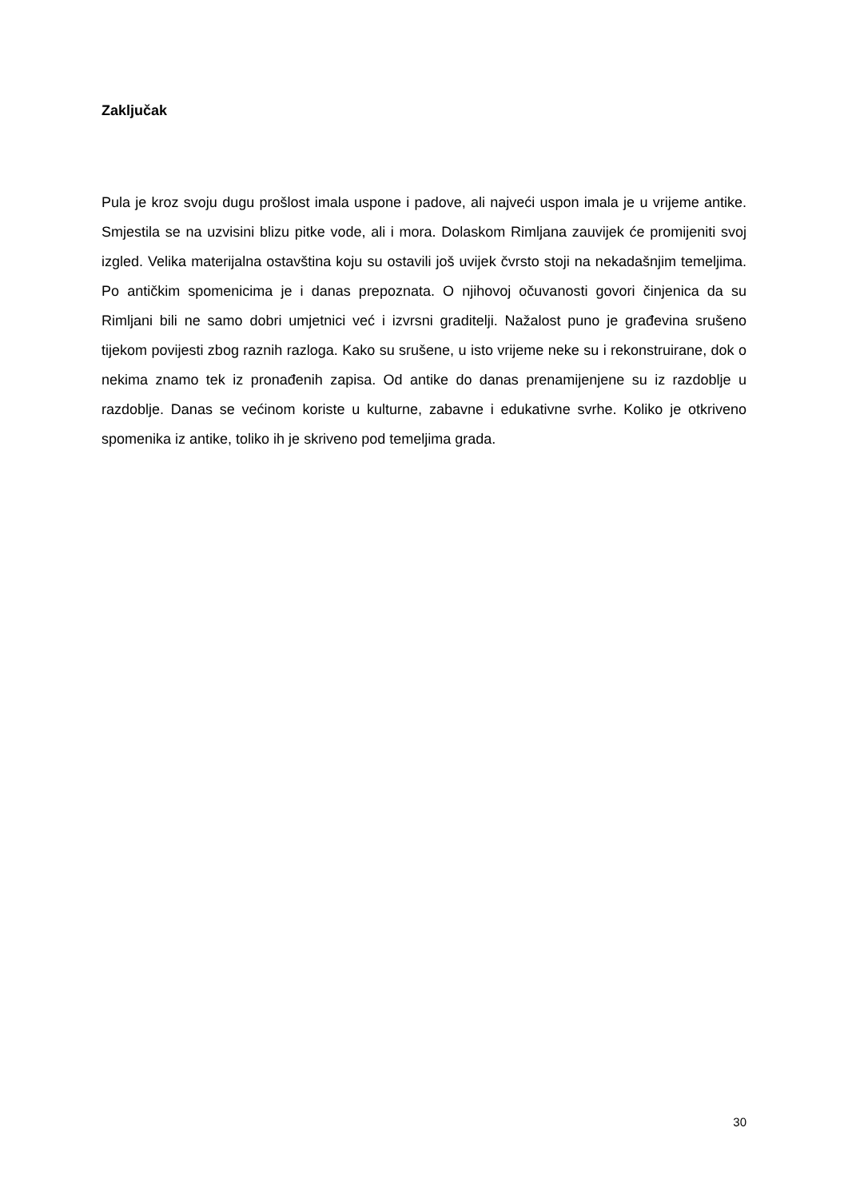Zaključak
Pula je kroz svoju dugu prošlost imala uspone i padove, ali najveći uspon imala je u vrijeme antike. Smjestila se na uzvisini blizu pitke vode, ali i mora. Dolaskom Rimljana zauvijek će promijeniti svoj izgled. Velika materijalna ostavština koju su ostavili još uvijek čvrsto stoji na nekadašnjim temeljima. Po antičkim spomenicima je i danas prepoznata. O njihovoj očuvanosti govori činjenica da su Rimljani bili ne samo dobri umjetnici već i izvrsni graditelji. Nažalost puno je građevina srušeno tijekom povijesti zbog raznih razloga. Kako su srušene, u isto vrijeme neke su i rekonstruirane, dok o nekima znamo tek iz pronađenih zapisa. Od antike do danas prenamijenjene su iz razdoblje u razdoblje. Danas se većinom koriste u kulturne, zabavne i edukativne svrhe. Koliko je otkriveno spomenika iz antike, toliko ih je skriveno pod temeljima grada.
30